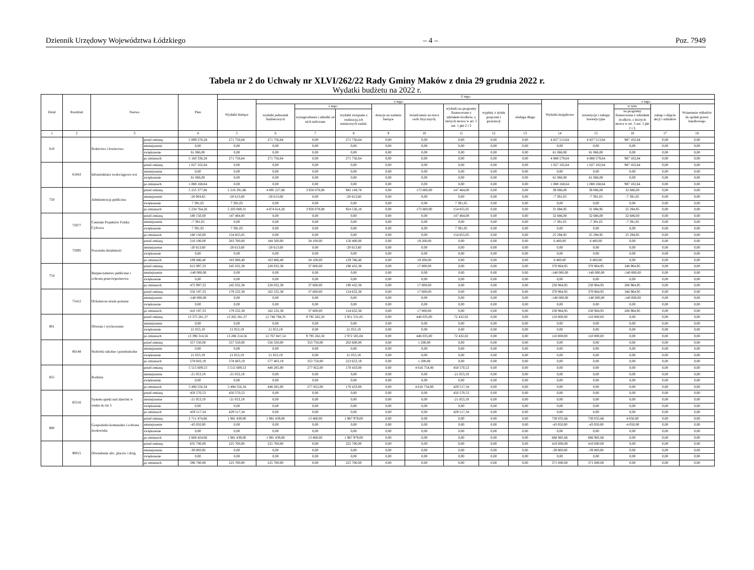Dziennik Urzędowy Województwa Łódzkiego – 4 – Poz. 7949
Tabela nr 2 do Uchwały nr XLVI/262/22 Rady Gminy Maków z dnia 29 grudnia 2022 r.
Wydatki budżetu na 2022 r.
| Dział | Rozdział | Nazwa | | Plan | Z tego: | | | | | | | | | | | | | |
| --- | --- | --- | --- | --- | --- | --- | --- | --- | --- | --- | --- | --- | --- | --- | --- | --- | --- | --- |
| | | | | | Wydatki bieżące | z tego: | | | | | | | | Wydatki majątkowe | z tego: | | | |
| | | | | | | wydatki jednostek budżetowych | z tego: | | dotacje na zadania bieżące | świadczenia na rzecz osób fizycznych; | wydatki na programy finansowane z udziałem środków, o których mowa w art. 5 ust. 1 pkt 2 i 3 | wypłaty z tytułu poręczeń i gwarancji | obsługa długu | | inwestycje i zakupy inwestycyjne | w tym: | zakup i objęcie akcji i udziałów | Wniesienie wkładów do spółek prawa handlowego |
| | | | | | | | wynagrodzenia i składki od nich naliczane | wydatki związane z realizacją ich statutowych zadań; | | | | | | | | na programy finansowane z udziałem środków, o których mowa w art. 5 ust. 1 pkt 2 i 3, | | |
| 1 | 2 | 3 | | 4 | 5 | 6 | 7 | 8 | 9 | 10 | 11 | 12 | 13 | 14 | 15 | 16 | 17 | 18 |
| 010 | | Rolnictwo i łowiectwo | przed zmianą | 5 099 270,28 | 271 756,64 | 271 756,64 | 0,00 | 271 756,64 | 0,00 | 0,00 | 0,00 | 0,00 | 0,00 | 4 827 513,64 | 4 827 513,64 | 987 102,64 | 0,00 | 0,00 |
| | | | zmniejszenie | 0,00 | 0,00 | 0,00 | 0,00 | 0,00 | 0,00 | 0,00 | 0,00 | 0,00 | 0,00 | 0,00 | 0,00 | 0,00 | 0,00 | 0,00 |
| | | | zwiększenie | 61 066,00 | 0,00 | 0,00 | 0,00 | 0,00 | 0,00 | 0,00 | 0,00 | 0,00 | 0,00 | 61 066,00 | 61 066,00 | 0,00 | 0,00 | 0,00 |
| | | | po zmianach | 5 160 336,28 | 271 756,64 | 271 756,64 | 0,00 | 271 756,64 | 0,00 | 0,00 | 0,00 | 0,00 | 0,00 | 4 888 579,64 | 4 888 579,64 | 987 102,64 | 0,00 | 0,00 |
| | 01043 | Infrastruktura wodociągowa wsi | przed zmianą | 1 027 102,64 | 0,00 | 0,00 | 0,00 | 0,00 | 0,00 | 0,00 | 0,00 | 0,00 | 0,00 | 1 027 102,64 | 1 027 102,64 | 987 102,64 | 0,00 | 0,00 |
| | | | zmniejszenie | 0,00 | 0,00 | 0,00 | 0,00 | 0,00 | 0,00 | 0,00 | 0,00 | 0,00 | 0,00 | 0,00 | 0,00 | 0,00 | 0,00 | 0,00 |
| | | | zwiększenie | 61 066,00 | 0,00 | 0,00 | 0,00 | 0,00 | 0,00 | 0,00 | 0,00 | 0,00 | 0,00 | 61 066,00 | 61 066,00 | 0,00 | 0,00 | 0,00 |
| | | | po zmianach | 1 088 168,64 | 0,00 | 0,00 | 0,00 | 0,00 | 0,00 | 0,00 | 0,00 | 0,00 | 0,00 | 1 088 168,64 | 1 088 168,64 | 987 102,64 | 0,00 | 0,00 |
| 750 | | Administracja publiczna | przed zmianą | 5 255 377,86 | 5 216 291,86 | 4 895 227,86 | 3 950 078,08 | 945 149,78 | 0,00 | 173 600,00 | 147 464,00 | 0,00 | 0,00 | 39 086,00 | 39 086,00 | 32 686,00 | 0,00 | 0,00 |
| | | | zmniejszenie | -28 004,65 | -20 613,60 | -20 613,60 | 0,00 | -20 613,60 | 0,00 | 0,00 | 0,00 | 0,00 | 0,00 | -7 391,05 | -7 391,05 | -7 391,05 | 0,00 | 0,00 |
| | | | zwiększenie | 7 391,05 | 7 391,05 | 0,00 | 0,00 | 0,00 | 0,00 | 0,00 | 7 391,05 | 0,00 | 0,00 | 0,00 | 0,00 | 0,00 | 0,00 | 0,00 |
| | | | po zmianach | 5 234 764,26 | 5 203 069,31 | 4 874 614,26 | 3 950 078,08 | 924 536,18 | 0,00 | 173 600,00 | 154 855,05 | 0,00 | 0,00 | 31 694,95 | 31 694,95 | 25 294,95 | 0,00 | 0,00 |
| | 75077 | Centrum Projektów Polska Cyfrowa | przed zmianą | 180 150,00 | 147 464,00 | 0,00 | 0,00 | 0,00 | 0,00 | 0,00 | 147 464,00 | 0,00 | 0,00 | 32 686,00 | 32 686,00 | 32 686,00 | 0,00 | 0,00 |
| | | | zmniejszenie | -7 391,05 | 0,00 | 0,00 | 0,00 | 0,00 | 0,00 | 0,00 | 0,00 | 0,00 | 0,00 | -7 391,05 | -7 391,05 | -7 391,05 | 0,00 | 0,00 |
| | | | zwiększenie | 7 391,05 | 7 391,05 | 0,00 | 0,00 | 0,00 | 0,00 | 0,00 | 7 391,05 | 0,00 | 0,00 | 0,00 | 0,00 | 0,00 | 0,00 | 0,00 |
| | | | po zmianach | 180 150,00 | 154 855,05 | 0,00 | 0,00 | 0,00 | 0,00 | 0,00 | 154 855,05 | 0,00 | 0,00 | 25 294,95 | 25 294,95 | 25 294,95 | 0,00 | 0,00 |
| | 75095 | Pozostała działalność | przed zmianą | 210 100,00 | 203 700,00 | 184 500,00 | 34 100,00 | 150 400,00 | 0,00 | 19 200,00 | 0,00 | 0,00 | 0,00 | 6 400,00 | 6 400,00 | 0,00 | 0,00 | 0,00 |
| | | | zmniejszenie | -20 613,60 | -20 613,60 | -20 613,60 | 0,00 | -20 613,60 | 0,00 | 0,00 | 0,00 | 0,00 | 0,00 | 0,00 | 0,00 | 0,00 | 0,00 | 0,00 |
| | | | zwiększenie | 0,00 | 0,00 | 0,00 | 0,00 | 0,00 | 0,00 | 0,00 | 0,00 | 0,00 | 0,00 | 0,00 | 0,00 | 0,00 | 0,00 | 0,00 |
| | | | po zmianach | 189 486,40 | 183 086,40 | 163 886,40 | 34 100,00 | 129 786,40 | 0,00 | 19 200,00 | 0,00 | 0,00 | 0,00 | 6 400,00 | 6 400,00 | 0,00 | 0,00 | 0,00 |
| 754 | | Bezpieczeństwo publiczne i ochrona przeciwpożarowa | przed zmianą | 615 997,33 | 245 032,38 | 228 032,38 | 37 600,00 | 190 432,38 | 0,00 | 17 000,00 | 0,00 | 0,00 | 0,00 | 370 964,95 | 370 964,95 | 346 964,95 | 0,00 | 0,00 |
| | | | zmniejszenie | -140 000,00 | 0,00 | 0,00 | 0,00 | 0,00 | 0,00 | 0,00 | 0,00 | 0,00 | 0,00 | -140 000,00 | -140 000,00 | -140 000,00 | 0,00 | 0,00 |
| | | | zwiększenie | 0,00 | 0,00 | 0,00 | 0,00 | 0,00 | 0,00 | 0,00 | 0,00 | 0,00 | 0,00 | 0,00 | 0,00 | 0,00 | 0,00 | 0,00 |
| | | | po zmianach | 475 997,33 | 245 032,38 | 228 032,38 | 37 600,00 | 190 432,38 | 0,00 | 17 000,00 | 0,00 | 0,00 | 0,00 | 230 964,95 | 230 964,95 | 206 964,95 | 0,00 | 0,00 |
| | 75412 | Ochotnicze straże pożarne | przed zmianą | 550 197,33 | 179 232,38 | 162 232,38 | 37 600,00 | 124 632,38 | 0,00 | 17 000,00 | 0,00 | 0,00 | 0,00 | 370 964,95 | 370 964,95 | 346 964,95 | 0,00 | 0,00 |
| | | | zmniejszenie | -140 000,00 | 0,00 | 0,00 | 0,00 | 0,00 | 0,00 | 0,00 | 0,00 | 0,00 | 0,00 | -140 000,00 | -140 000,00 | -140 000,00 | 0,00 | 0,00 |
| | | | zwiększenie | 0,00 | 0,00 | 0,00 | 0,00 | 0,00 | 0,00 | 0,00 | 0,00 | 0,00 | 0,00 | 0,00 | 0,00 | 0,00 | 0,00 | 0,00 |
| | | | po zmianach | 410 197,33 | 179 232,38 | 162 232,38 | 37 600,00 | 124 632,38 | 0,00 | 17 000,00 | 0,00 | 0,00 | 0,00 | 230 964,95 | 230 964,95 | 206 964,95 | 0,00 | 0,00 |
| 801 | | Oświata i wychowanie | przed zmianą | 13 375 261,37 | 13 265 261,37 | 12 746 794,35 | 9 795 262,50 | 2 951 531,85 | 0,00 | 446 035,00 | 72 432,02 | 0,00 | 0,00 | 110 000,00 | 110 000,00 | 0,00 | 0,00 | 0,00 |
| | | | zmniejszenie | 0,00 | 0,00 | 0,00 | 0,00 | 0,00 | 0,00 | 0,00 | 0,00 | 0,00 | 0,00 | 0,00 | 0,00 | 0,00 | 0,00 | 0,00 |
| | | | zwiększenie | 21 053,19 | 21 053,19 | 21 053,19 | 0,00 | 21 053,19 | 0,00 | 0,00 | 0,00 | 0,00 | 0,00 | 0,00 | 0,00 | 0,00 | 0,00 | 0,00 |
| | | | po zmianach | 13 396 314,56 | 13 286 314,56 | 12 767 847,54 | 9 795 262,50 | 2 972 585,04 | 0,00 | 446 035,00 | 72 432,02 | 0,00 | 0,00 | 110 000,00 | 110 000,00 | 0,00 | 0,00 | 0,00 |
| | 80148 | Stołówki szkolne i przedszkolne | przed zmianą | 557 550,00 | 557 550,00 | 556 350,00 | 353 750,00 | 202 600,00 | 0,00 | 1 200,00 | 0,00 | 0,00 | 0,00 | 0,00 | 0,00 | 0,00 | 0,00 | 0,00 |
| | | | zmniejszenie | 0,00 | 0,00 | 0,00 | 0,00 | 0,00 | 0,00 | 0,00 | 0,00 | 0,00 | 0,00 | 0,00 | 0,00 | 0,00 | 0,00 | 0,00 |
| | | | zwiększenie | 21 053,19 | 21 053,19 | 21 053,19 | 0,00 | 21 053,19 | 0,00 | 0,00 | 0,00 | 0,00 | 0,00 | 0,00 | 0,00 | 0,00 | 0,00 | 0,00 |
| | | | po zmianach | 578 603,19 | 578 603,19 | 577 403,19 | 353 750,00 | 223 653,19 | 0,00 | 1 200,00 | 0,00 | 0,00 | 0,00 | 0,00 | 0,00 | 0,00 | 0,00 | 0,00 |
| 855 | | Rodzina | przed zmianą | 5 515 609,53 | 5 515 609,53 | 448 285,00 | 277 852,00 | 170 433,00 | 0,00 | 4 616 754,00 | 450 570,53 | 0,00 | 0,00 | 0,00 | 0,00 | 0,00 | 0,00 | 0,00 |
| | | | zmniejszenie | -21 053,19 | -21 053,19 | 0,00 | 0,00 | 0,00 | 0,00 | 0,00 | -21 053,19 | 0,00 | 0,00 | 0,00 | 0,00 | 0,00 | 0,00 | 0,00 |
| | | | zwiększenie | 0,00 | 0,00 | 0,00 | 0,00 | 0,00 | 0,00 | 0,00 | 0,00 | 0,00 | 0,00 | 0,00 | 0,00 | 0,00 | 0,00 | 0,00 |
| | | | po zmianach | 5 494 556,34 | 5 494 556,34 | 448 285,00 | 277 852,00 | 170 433,00 | 0,00 | 4 616 754,00 | 429 517,34 | 0,00 | 0,00 | 0,00 | 0,00 | 0,00 | 0,00 | 0,00 |
| | 85516 | System opieki nad dziećmi w wieku do lat 3 | przed zmianą | 450 570,53 | 450 570,53 | 0,00 | 0,00 | 0,00 | 0,00 | 0,00 | 450 570,53 | 0,00 | 0,00 | 0,00 | 0,00 | 0,00 | 0,00 | 0,00 |
| | | | zmniejszenie | -21 053,19 | -21 053,19 | 0,00 | 0,00 | 0,00 | 0,00 | 0,00 | -21 053,19 | 0,00 | 0,00 | 0,00 | 0,00 | 0,00 | 0,00 | 0,00 |
| | | | zwiększenie | 0,00 | 0,00 | 0,00 | 0,00 | 0,00 | 0,00 | 0,00 | 0,00 | 0,00 | 0,00 | 0,00 | 0,00 | 0,00 | 0,00 | 0,00 |
| | | | po zmianach | 429 517,34 | 429 517,34 | 0,00 | 0,00 | 0,00 | 0,00 | 0,00 | 429 517,34 | 0,00 | 0,00 | 0,00 | 0,00 | 0,00 | 0,00 | 0,00 |
| 900 | | Gospodarka komunalna i ochrona środowiska | przed zmianą | 2 711 474,66 | 1 981 439,00 | 1 981 439,00 | 13 460,00 | 1 967 979,00 | 0,00 | 0,00 | 0,00 | 0,00 | 0,00 | 730 035,66 | 730 035,66 | 4 050,00 | 0,00 | 0,00 |
| | | | zmniejszenie | -43 050,00 | 0,00 | 0,00 | 0,00 | 0,00 | 0,00 | 0,00 | 0,00 | 0,00 | 0,00 | -43 050,00 | -43 050,00 | -4 050,00 | 0,00 | 0,00 |
| | | | zwiększenie | 0,00 | 0,00 | 0,00 | 0,00 | 0,00 | 0,00 | 0,00 | 0,00 | 0,00 | 0,00 | 0,00 | 0,00 | 0,00 | 0,00 | 0,00 |
| | | | po zmianach | 2 668 424,66 | 1 981 439,00 | 1 981 439,00 | 13 460,00 | 1 967 979,00 | 0,00 | 0,00 | 0,00 | 0,00 | 0,00 | 686 985,66 | 686 985,66 | 0,00 | 0,00 | 0,00 |
| | 90015 | Oświetlenie ulic, placów i dróg | przed zmianą | 635 700,00 | 225 700,00 | 225 700,00 | 0,00 | 225 700,00 | 0,00 | 0,00 | 0,00 | 0,00 | 0,00 | 410 000,00 | 410 000,00 | 0,00 | 0,00 | 0,00 |
| | | | zmniejszenie | -39 000,00 | 0,00 | 0,00 | 0,00 | 0,00 | 0,00 | 0,00 | 0,00 | 0,00 | 0,00 | -39 000,00 | -39 000,00 | 0,00 | 0,00 | 0,00 |
| | | | zwiększenie | 0,00 | 0,00 | 0,00 | 0,00 | 0,00 | 0,00 | 0,00 | 0,00 | 0,00 | 0,00 | 0,00 | 0,00 | 0,00 | 0,00 | 0,00 |
| | | | po zmianach | 596 700,00 | 225 700,00 | 225 700,00 | 0,00 | 225 700,00 | 0,00 | 0,00 | 0,00 | 0,00 | 0,00 | 371 000,00 | 371 000,00 | 0,00 | 0,00 | 0,00 |